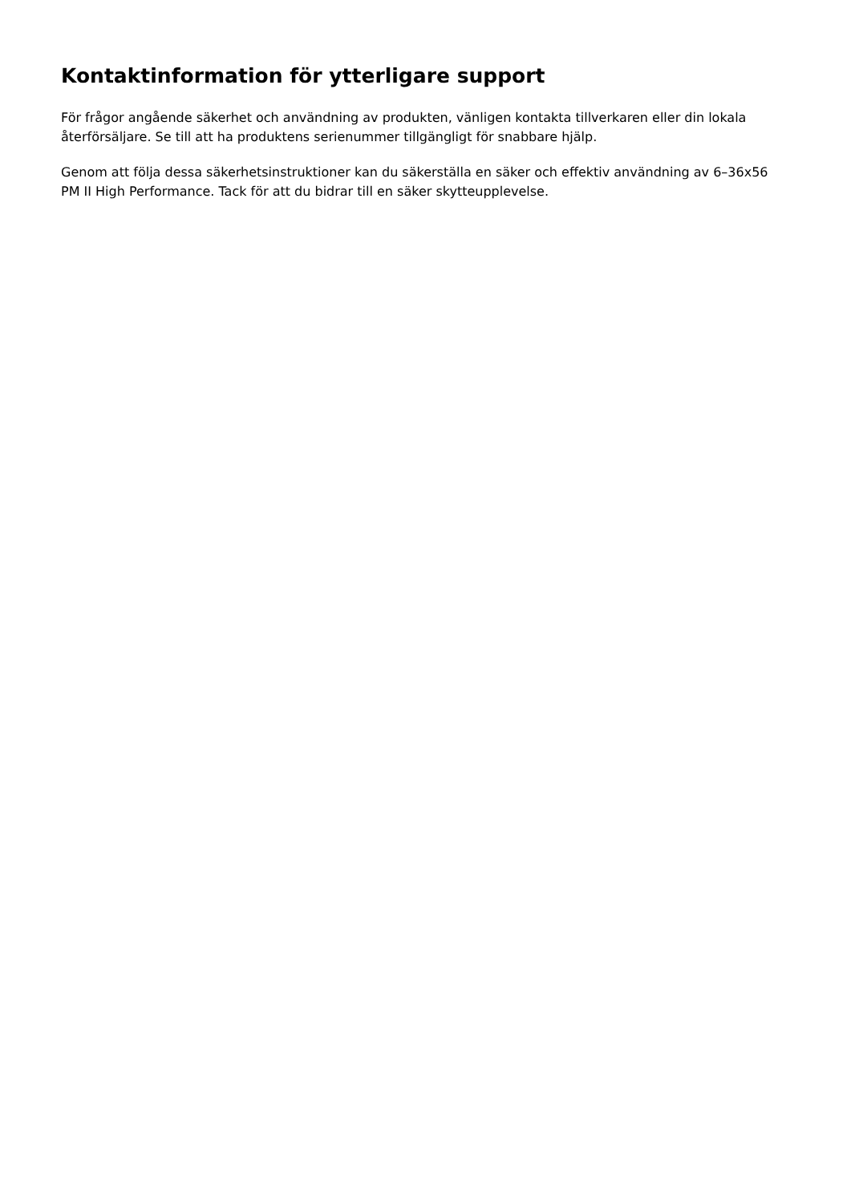Kontaktinformation för ytterligare support
För frågor angående säkerhet och användning av produkten, vänligen kontakta tillverkaren eller din lokala återförsäljare. Se till att ha produktens serienummer tillgängligt för snabbare hjälp.
Genom att följa dessa säkerhetsinstruktioner kan du säkerställa en säker och effektiv användning av 6–36x56 PM II High Performance. Tack för att du bidrar till en säker skytteupplevelse.